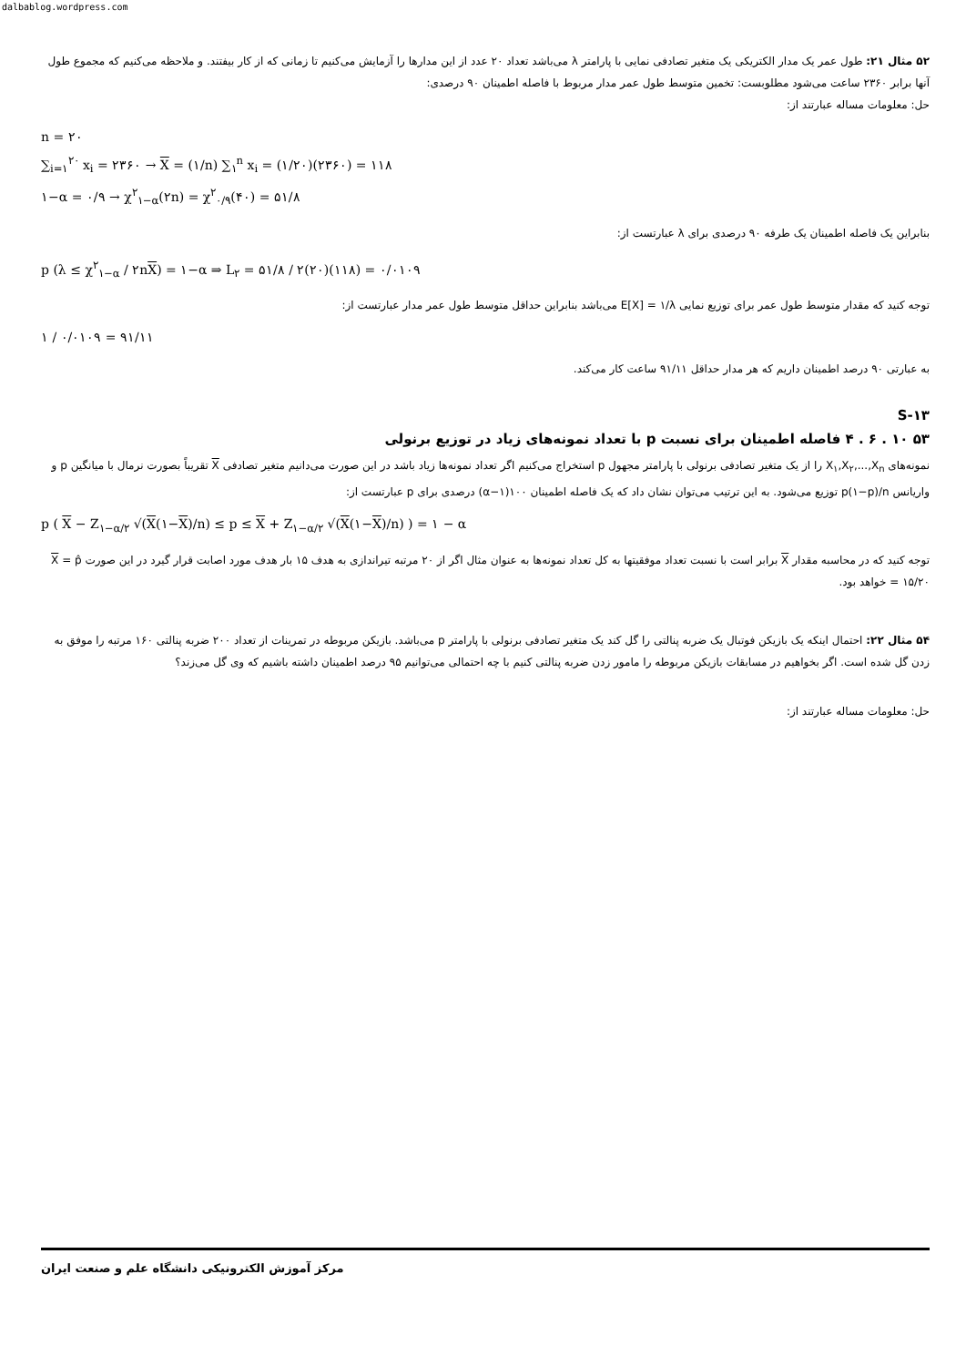dalbablog.wordpress.com
۵۲ مثال ۲۱: طول عمر یک مدار الکتریکی یک متغیر تصادفی نمایی با پارامتر λ می‌باشد تعداد ۲۰ عدد از این مدارها را آزمایش می‌کنیم تا زمانی که از کار بیفتند. و ملاحظه می‌کنیم که مجموع طول آنها برابر ۲۳۶۰ ساعت می‌شود مطلوبست: تخمین متوسط طول عمر مدار مربوط با فاصله اطمینان ۹۰ درصدی:
حل: معلومات مساله عبارتند از:
n = ۲۰
∑<sub>i=۱</sub><sup>۲۰</sup> x<sub>i</sub> = ۲۳۶۰ → X = (۱/n) ∑<sub>۱</sub><sup>n</sup> x<sub>i</sub> = (۱/۲۰)(۲۳۶۰) = ۱۱۸
۱−α = ۰/۹ → χ<sup>۲</sup><sub>۱−α</sub>(۲n) = χ<sup>۲</sup><sub>۰/۹</sub>(۴۰) = ۵۱/۸
بنابراین یک فاصله اطمینان یک طرفه ۹۰ درصدی برای λ عبارتست از:
p (λ ≤ χ<sup>۲</sup><sub>۱−α</sub> / ۲nX) = ۱−α ⇒ L<sub>۲</sub> = ۵۱/۸ / ۲(۲۰)(۱۱۸) = ۰/۰۱۰۹
توجه کنید که مقدار متوسط طول عمر برای توزیع نمایی E[X] = ۱/λ می‌باشد بنابراین حداقل متوسط طول عمر مدار عبارتست از:
۱ / ۰/۰۱۰۹ = ۹۱/۱۱
به عبارتی ۹۰ درصد اطمینان داریم که هر مدار حداقل ۹۱/۱۱ ساعت کار می‌کند.
S-۱۳
۵۳ ۱۰ . ۶ . ۴ فاصله اطمینان برای نسبت p با تعداد نمونه‌های زیاد در توزیع برنولی
نمونه‌های X<sub>۱</sub>,X<sub>۲</sub>,...,X<sub>n</sub> را از یک متغیر تصادفی برنولی با پارامتر مجهول p استخراج می‌کنیم اگر تعداد نمونه‌ها زیاد باشد در این صورت می‌دانیم متغیر تصادفی X تقریباً بصورت نرمال با میانگین p و واریانس p(۱−p)/n توزیع می‌شود. به این ترتیب می‌توان نشان داد که یک فاصله اطمینان ۱۰۰(۱−α) درصدی برای p عبارتست از:
p ( X − Z<sub>۱−α/۲</sub> √(X(۱−X)/n) ≤ p ≤ X + Z<sub>۱−α/۲</sub> √(X(۱−X)/n) ) = ۱ − α
توجه کنید که در محاسبه مقدار X برابر است با نسبت تعداد موفقیتها به کل تعداد نمونه‌ها به عنوان مثال اگر از ۲۰ مرتبه تیراندازی به هدف ۱۵ بار هدف مورد اصابت قرار گیرد در این صورت X = p̂ = ۱۵/۲۰ خواهد بود.
۵۴ مثال ۲۲: احتمال اینکه یک بازیکن فوتبال یک ضربه پنالتی را گل کند یک متغیر تصادفی برنولی با پارامتر p می‌باشد. بازیکن مربوطه در تمرینات از تعداد ۲۰۰ ضربه پنالتی ۱۶۰ مرتبه را موفق به زدن گل شده است. اگر بخواهیم در مسابقات بازیکن مربوطه را مامور زدن ضربه پنالتی کنیم با چه احتمالی می‌توانیم ۹۵ درصد اطمینان داشته باشیم که وی گل می‌زند؟
حل: معلومات مساله عبارتند از:
مرکز آموزش الکترونیکی دانشگاه علم و صنعت ایران